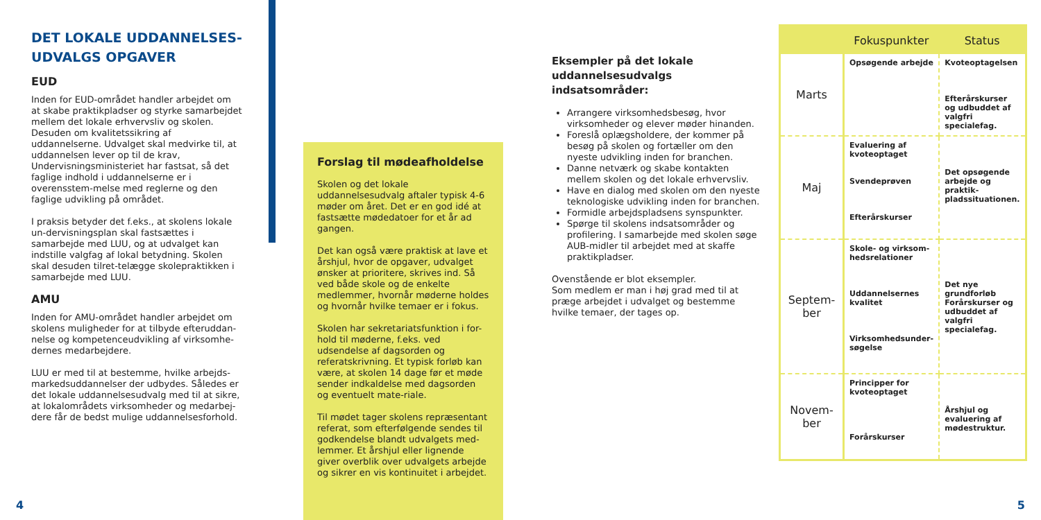DET LOKALE UDDANNELSES-UDVALGS OPGAVER
EUD
Inden for EUD-området handler arbejdet om at skabe praktikpladser og styrke samarbejdet mellem det lokale erhvervsliv og skolen. Desuden om kvalitetssikring af uddannelserne. Udvalget skal medvirke til, at uddannelsen lever op til de krav, Undervisningsministeriet har fastsat, så det faglige indhold i uddannelserne er i overensstem-melse med reglerne og den faglige udvikling på området.
I praksis betyder det f.eks., at skolens lokale un-dervisningsplan skal fastsættes i samarbejde med LUU, og at udvalget kan indstille valgfag af lokal betydning. Skolen skal desuden tilret-telægge skolepraktikken i samarbejde med LUU.
AMU
Inden for AMU-området handler arbejdet om skolens muligheder for at tilbyde efteruddan-nelse og kompetenceudvikling af virksomhe-dernes medarbejdere.
LUU er med til at bestemme, hvilke arbejds-markedsuddannelser der udbydes. Således er det lokale uddannelsesudvalg med til at sikre, at lokalområdets virksomheder og medarbej-dere får de bedst mulige uddannelsesforhold.
Forslag til mødeafholdelse
Skolen og det lokale uddannelsesudvalg aftaler typisk 4-6 møder om året. Det er en god idé at fastsætte mødedatoer for et år ad gangen.
Det kan også være praktisk at lave et årshjul, hvor de opgaver, udvalget ønsker at prioritere, skrives ind. Så ved både skole og de enkelte medlemmer, hvornår møderne holdes og hvornår hvilke temaer er i fokus.
Skolen har sekretariatsfunktion i for-hold til møderne, f.eks. ved udsendelse af dagsorden og referatskrivning. Et typisk forløb kan være, at skolen 14 dage før et møde sender indkaldelse med dagsorden og eventuelt mate-riale.
Til mødet tager skolens repræsentant referat, som efterfølgende sendes til godkendelse blandt udvalgets med-lemmer. Et årshjul eller lignende giver overblik over udvalgets arbejde og sikrer en vis kontinuitet i arbejdet.
Eksempler på det lokale uddannelsesudvalgs indsatsområder:
Arrangere virksomhedsbesøg, hvor virksomheder og elever møder hinanden.
Foreslå oplægsholdere, der kommer på besøg på skolen og fortæller om den nyeste udvikling inden for branchen.
Danne netværk og skabe kontakten mellem skolen og det lokale erhvervsliv.
Have en dialog med skolen om den nyeste teknologiske udvikling inden for branchen.
Formidle arbejdspladsens synspunkter.
Spørge til skolens indsatsområder og profilering. I samarbejde med skolen søge AUB-midler til arbejdet med at skaffe praktikpladser.
Ovenstående er blot eksempler.
Som medlem er man i høj grad med til at præge arbejdet i udvalget og bestemme hvilke temaer, der tages op.
| | Fokuspunkter | Status |
| --- | --- | --- |
| Marts | Opsøgende arbejde | Kvoteoptagelsen Efterårskurser og udbuddet af valgfri specialefag. |
| Maj | Evaluering af kvoteoptaget Svendeprøven Efterårskurser | Det opsøgende arbejde og praktik-pladssituationen. |
| Septem-ber | Skole- og virksom-hedsrelationer Uddannelsernes kvalitet Virksomhedsunder-søgelse | Det nye grundforløb Forårskurser og udbuddet af valgfri specialefag. |
| Novem-ber | Principper for kvoteoptaget Forårskurser | Årshjul og evaluering af mødestruktur. |
4 5